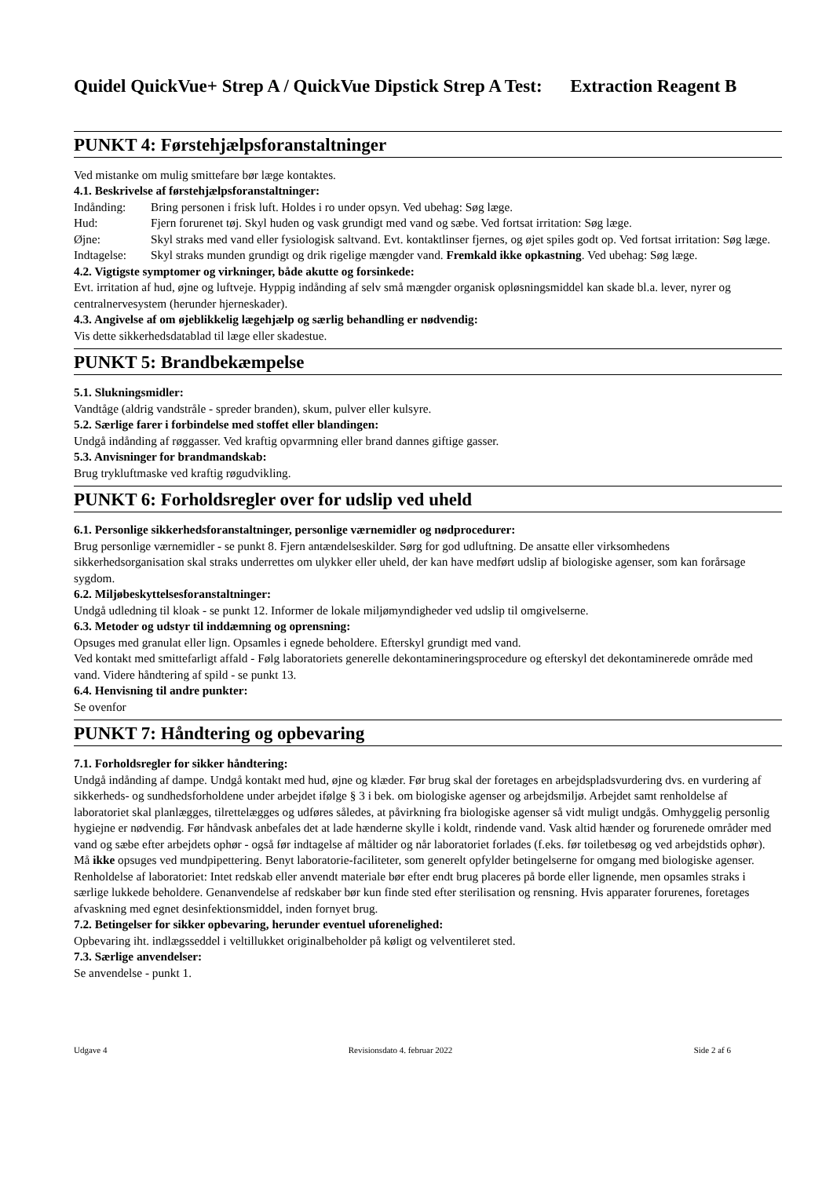Quidel QuickVue+ Strep A / QuickVue Dipstick Strep A Test: Extraction Reagent B
PUNKT 4: Førstehjælpsforanstaltninger
Ved mistanke om mulig smittefare bør læge kontaktes.
4.1. Beskrivelse af førstehjælpsforanstaltninger:
Indånding: Bring personen i frisk luft. Holdes i ro under opsyn. Ved ubehag: Søg læge.
Hud: Fjern forurenet tøj. Skyl huden og vask grundigt med vand og sæbe. Ved fortsat irritation: Søg læge.
Øjne: Skyl straks med vand eller fysiologisk saltvand. Evt. kontaktlinser fjernes, og øjet spiles godt op. Ved fortsat irritation: Søg læge.
Indtagelse:
Skyl straks munden grundigt og drik rigelige mængder vand. Fremkald ikke opkastning. Ved ubehag: Søg læge.
4.2. Vigtigste symptomer og virkninger, både akutte og forsinkede:
Evt. irritation af hud, øjne og luftveje. Hyppig indånding af selv små mængder organisk opløsningsmiddel kan skade bl.a. lever, nyrer og centralnervesystem (herunder hjerneskader).
4.3. Angivelse af om øjeblikkelig lægehjælp og særlig behandling er nødvendig:
Vis dette sikkerhedsdatablad til læge eller skadestue.
PUNKT 5: Brandbekæmpelse
5.1. Slukningsmidler:
Vandtåge (aldrig vandstråle - spreder branden), skum, pulver eller kulsyre.
5.2. Særlige farer i forbindelse med stoffet eller blandingen:
Undgå indånding af røggasser. Ved kraftig opvarmning eller brand dannes giftige gasser.
5.3. Anvisninger for brandmandskab:
Brug trykluftmaske ved kraftig røgudvikling.
PUNKT 6: Forholdsregler over for udslip ved uheld
6.1. Personlige sikkerhedsforanstaltninger, personlige værnemidler og nødprocedurer:
Brug personlige værnemidler - se punkt 8. Fjern antændelseskilder. Sørg for god udluftning. De ansatte eller virksomhedens sikkerhedsorganisation skal straks underrettes om ulykker eller uheld, der kan have medført udslip af biologiske agenser, som kan forårsage sygdom.
6.2. Miljøbeskyttelsesforanstaltninger:
Undgå udledning til kloak - se punkt 12. Informer de lokale miljømyndigheder ved udslip til omgivelserne.
6.3. Metoder og udstyr til inddæmning og oprensning:
Opsuges med granulat eller lign. Opsamles i egnede beholdere. Efterskyl grundigt med vand.
Ved kontakt med smittefarligt affald - Følg laboratoriets generelle dekontamineringsprocedure og efterskyl det dekontaminerede område med vand. Videre håndtering af spild - se punkt 13.
6.4. Henvisning til andre punkter:
Se ovenfor
PUNKT 7: Håndtering og opbevaring
7.1. Forholdsregler for sikker håndtering:
Undgå indånding af dampe. Undgå kontakt med hud, øjne og klæder. Før brug skal der foretages en arbejdspladsvurdering dvs. en vurdering af sikkerheds- og sundhedsforholdene under arbejdet ifølge § 3 i bek. om biologiske agenser og arbejdsmiljø. Arbejdet samt renholdelse af laboratoriet skal planlægges, tilrettelægges og udføres således, at påvirkning fra biologiske agenser så vidt muligt undgås. Omhyggelig personlig hygiejne er nødvendig. Før håndvask anbefales det at lade hænderne skylle i koldt, rindende vand. Vask altid hænder og forurenede områder med vand og sæbe efter arbejdets ophør - også før indtagelse af måltider og når laboratoriet forlades (f.eks. før toiletbesøg og ved arbejdstids ophør). Må ikke opsuges ved mundpipettering. Benyt laboratorie-faciliteter, som generelt opfylder betingelserne for omgang med biologiske agenser.
Renholdelse af laboratoriet: Intet redskab eller anvendt materiale bør efter endt brug placeres på borde eller lignende, men opsamles straks i særlige lukkede beholdere. Genanvendelse af redskaber bør kun finde sted efter sterilisation og rensning. Hvis apparater forurenes, foretages afvaskning med egnet desinfektionsmiddel, inden fornyet brug.
7.2. Betingelser for sikker opbevaring, herunder eventuel uforenelighed:
Opbevaring iht. indlægsseddel i veltillukket originalbeholder på køligt og velventileret sted.
7.3. Særlige anvendelser:
Se anvendelse - punkt 1.
Udgave 4 Revisionsdato 4. februar 2022 Side 2 af 6